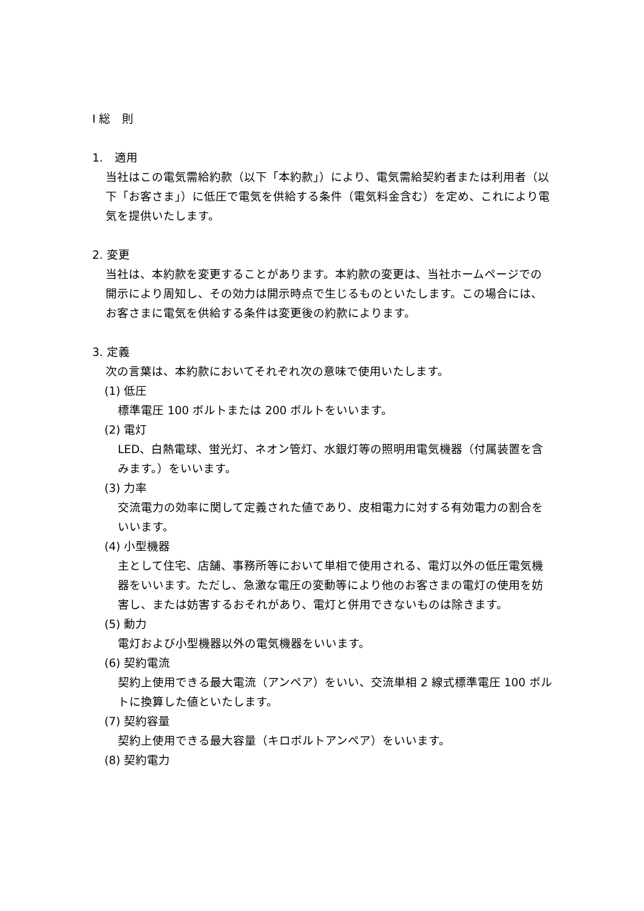Ⅰ 総　則
1.　適用
当社はこの電気需給約款（以下「本約款」）により、電気需給契約者または利用者（以下「お客さま」）に低圧で電気を供給する条件（電気料金含む）を定め、これにより電気を提供いたします。
2. 変更
当社は、本約款を変更することがあります。本約款の変更は、当社ホームページでの開示により周知し、その効力は開示時点で生じるものといたします。この場合には、お客さまに電気を供給する条件は変更後の約款によります。
3. 定義
次の言葉は、本約款においてそれぞれ次の意味で使用いたします。
(1) 低圧
標準電圧 100 ボルトまたは 200 ボルトをいいます。
(2) 電灯
LED、白熱電球、蛍光灯、ネオン管灯、水銀灯等の照明用電気機器（付属装置を含みます。）をいいます。
(3) 力率
交流電力の効率に関して定義された値であり、皮相電力に対する有効電力の割合をいいます。
(4) 小型機器
主として住宅、店舗、事務所等において単相で使用される、電灯以外の低圧電気機器をいいます。ただし、急激な電圧の変動等により他のお客さまの電灯の使用を妨害し、または妨害するおそれがあり、電灯と併用できないものは除きます。
(5) 動力
電灯および小型機器以外の電気機器をいいます。
(6) 契約電流
契約上使用できる最大電流（アンペア）をいい、交流単相 2 線式標準電圧 100 ボルトに換算した値といたします。
(7) 契約容量
契約上使用できる最大容量（キロボルトアンペア）をいいます。
(8) 契約電力